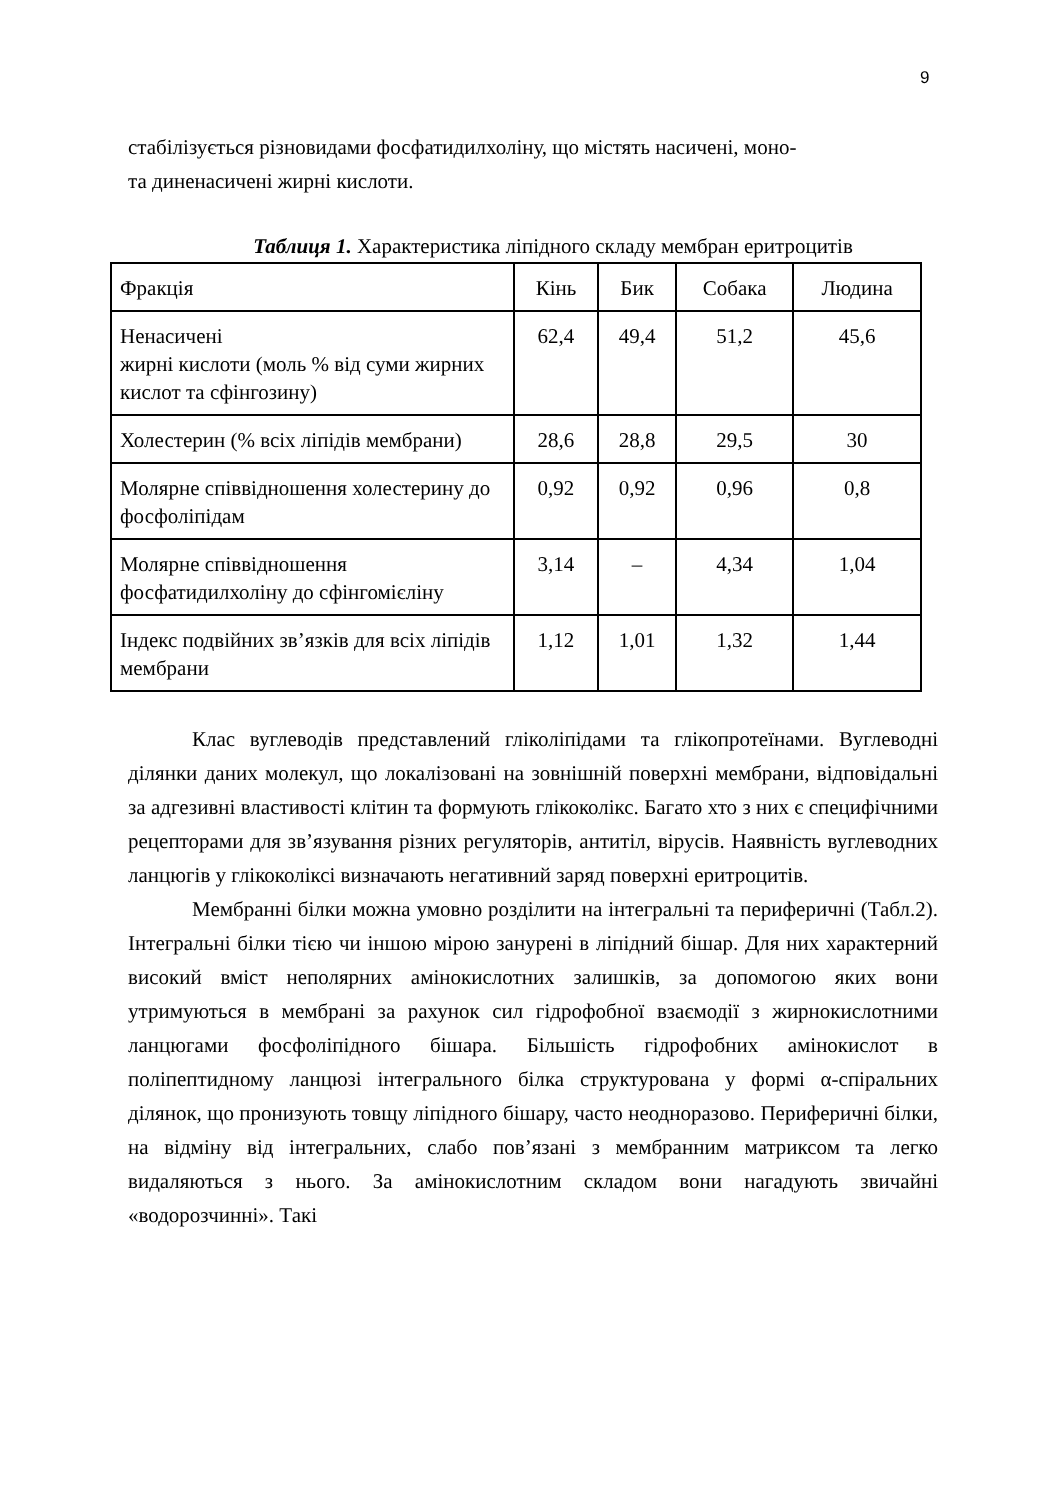9
стабілізується різновидами фосфатидилхоліну, що містять насичені, моно-
та диненасичені жирні кислоти.
Таблиця 1. Характеристика ліпідного складу мембран еритроцитів
| Фракція | Кінь | Бик | Собака | Людина |
| Ненасичені жирні кислоти (моль % від суми жирних кислот та сфінгозину) | 62,4 | 49,4 | 51,2 | 45,6 |
| Холестерин (% всіх ліпідів мембрани) | 28,6 | 28,8 | 29,5 | 30 |
| Молярне співвідношення холестерину до фосфоліпідам | 0,92 | 0,92 | 0,96 | 0,8 |
| Молярне співвідношення фосфатидилхоліну до сфінгомієліну | 3,14 | – | 4,34 | 1,04 |
| Індекс подвійних зв’язків для всіх ліпідів мембрани | 1,12 | 1,01 | 1,32 | 1,44 |
Клас вуглеводів представлений гліколіпідами та глікопротеїнами. Вуглеводні ділянки даних молекул, що локалізовані на зовнішній поверхні мембрани, відповідальні за адгезивні властивості клітин та формують глікоколікс. Багато хто з них є специфічними рецепторами для зв’язування різних регуляторів, антитіл, вірусів. Наявність вуглеводних ланцюгів у глікоколіксі визначають негативний заряд поверхні еритроцитів.
Мембранні білки можна умовно розділити на інтегральні та периферичні (Табл.2). Інтегральні білки тією чи іншою мірою занурені в ліпідний бішар. Для них характерний високий вміст неполярних амінокислотних залишків, за допомогою яких вони утримуються в мембрані за рахунок сил гідрофобної взаємодії з жирнокислотними ланцюгами фосфоліпідного бішара. Більшість гідрофобних амінокислот в поліпептидному ланцюзі інтегрального білка структурована у формі α-спіральних ділянок, що пронизують товщу ліпідного бішару, часто неодноразово. Периферичні білки, на відміну від інтегральних, слабо пов’язані з мембранним матриксом та легко видаляються з нього. За амінокислотним складом вони нагадують звичайні «водорозчинні». Такі